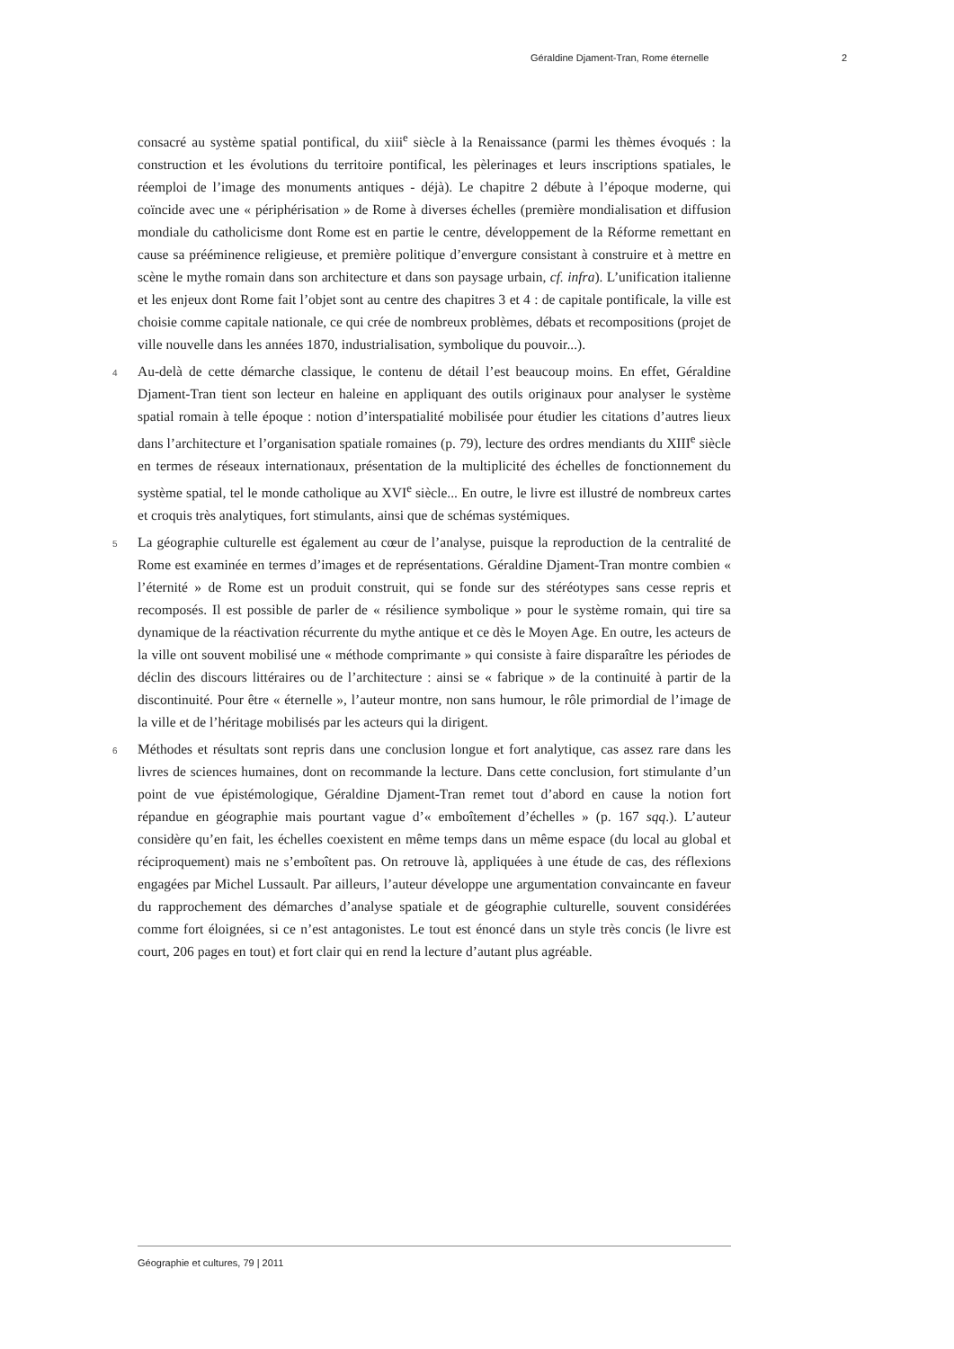Géraldine Djament-Tran, Rome éternelle 2
consacré au système spatial pontifical, du xiii<sup>e</sup> siècle à la Renaissance (parmi les thèmes évoqués : la construction et les évolutions du territoire pontifical, les pèlerinages et leurs inscriptions spatiales, le réemploi de l’image des monuments antiques - déjà). Le chapitre 2 débute à l’époque moderne, qui coïncide avec une « périphérisation » de Rome à diverses échelles (première mondialisation et diffusion mondiale du catholicisme dont Rome est en partie le centre, développement de la Réforme remettant en cause sa prééminence religieuse, et première politique d’envergure consistant à construire et à mettre en scène le mythe romain dans son architecture et dans son paysage urbain, cf. infra). L’unification italienne et les enjeux dont Rome fait l’objet sont au centre des chapitres 3 et 4 : de capitale pontificale, la ville est choisie comme capitale nationale, ce qui crée de nombreux problèmes, débats et recompositions (projet de ville nouvelle dans les années 1870, industrialisation, symbolique du pouvoir...).
4 Au-delà de cette démarche classique, le contenu de détail l’est beaucoup moins. En effet, Géraldine Djament-Tran tient son lecteur en haleine en appliquant des outils originaux pour analyser le système spatial romain à telle époque : notion d’interspatialité mobilisée pour étudier les citations d’autres lieux dans l’architecture et l’organisation spatiale romaines (p. 79), lecture des ordres mendiants du XIII<sup>e</sup> siècle en termes de réseaux internationaux, présentation de la multiplicité des échelles de fonctionnement du système spatial, tel le monde catholique au XVI<sup>e</sup> siècle... En outre, le livre est illustré de nombreux cartes et croquis très analytiques, fort stimulants, ainsi que de schémas systémiques.
5 La géographie culturelle est également au cœur de l’analyse, puisque la reproduction de la centralité de Rome est examinée en termes d’images et de représentations. Géraldine Djament-Tran montre combien « l’éternité » de Rome est un produit construit, qui se fonde sur des stéréotypes sans cesse repris et recomposés. Il est possible de parler de « résilience symbolique » pour le système romain, qui tire sa dynamique de la réactivation récurrente du mythe antique et ce dès le Moyen Age. En outre, les acteurs de la ville ont souvent mobilisé une « méthode comprimante » qui consiste à faire disparaître les périodes de déclin des discours littéraires ou de l’architecture : ainsi se « fabrique » de la continuité à partir de la discontinuité. Pour être « éternelle », l’auteur montre, non sans humour, le rôle primordial de l’image de la ville et de l’héritage mobilisés par les acteurs qui la dirigent.
6 Méthodes et résultats sont repris dans une conclusion longue et fort analytique, cas assez rare dans les livres de sciences humaines, dont on recommande la lecture. Dans cette conclusion, fort stimulante d’un point de vue épistémologique, Géraldine Djament-Tran remet tout d’abord en cause la notion fort répandue en géographie mais pourtant vague d’« emboîtement d’échelles » (p. 167 sqq.). L’auteur considère qu’en fait, les échelles coexistent en même temps dans un même espace (du local au global et réciproquement) mais ne s’emboîtent pas. On retrouve là, appliquées à une étude de cas, des réflexions engagées par Michel Lussault. Par ailleurs, l’auteur développe une argumentation convaincante en faveur du rapprochement des démarches d’analyse spatiale et de géographie culturelle, souvent considérées comme fort éloignées, si ce n’est antagonistes. Le tout est énoncé dans un style très concis (le livre est court, 206 pages en tout) et fort clair qui en rend la lecture d’autant plus agréable.
Géographie et cultures, 79 | 2011